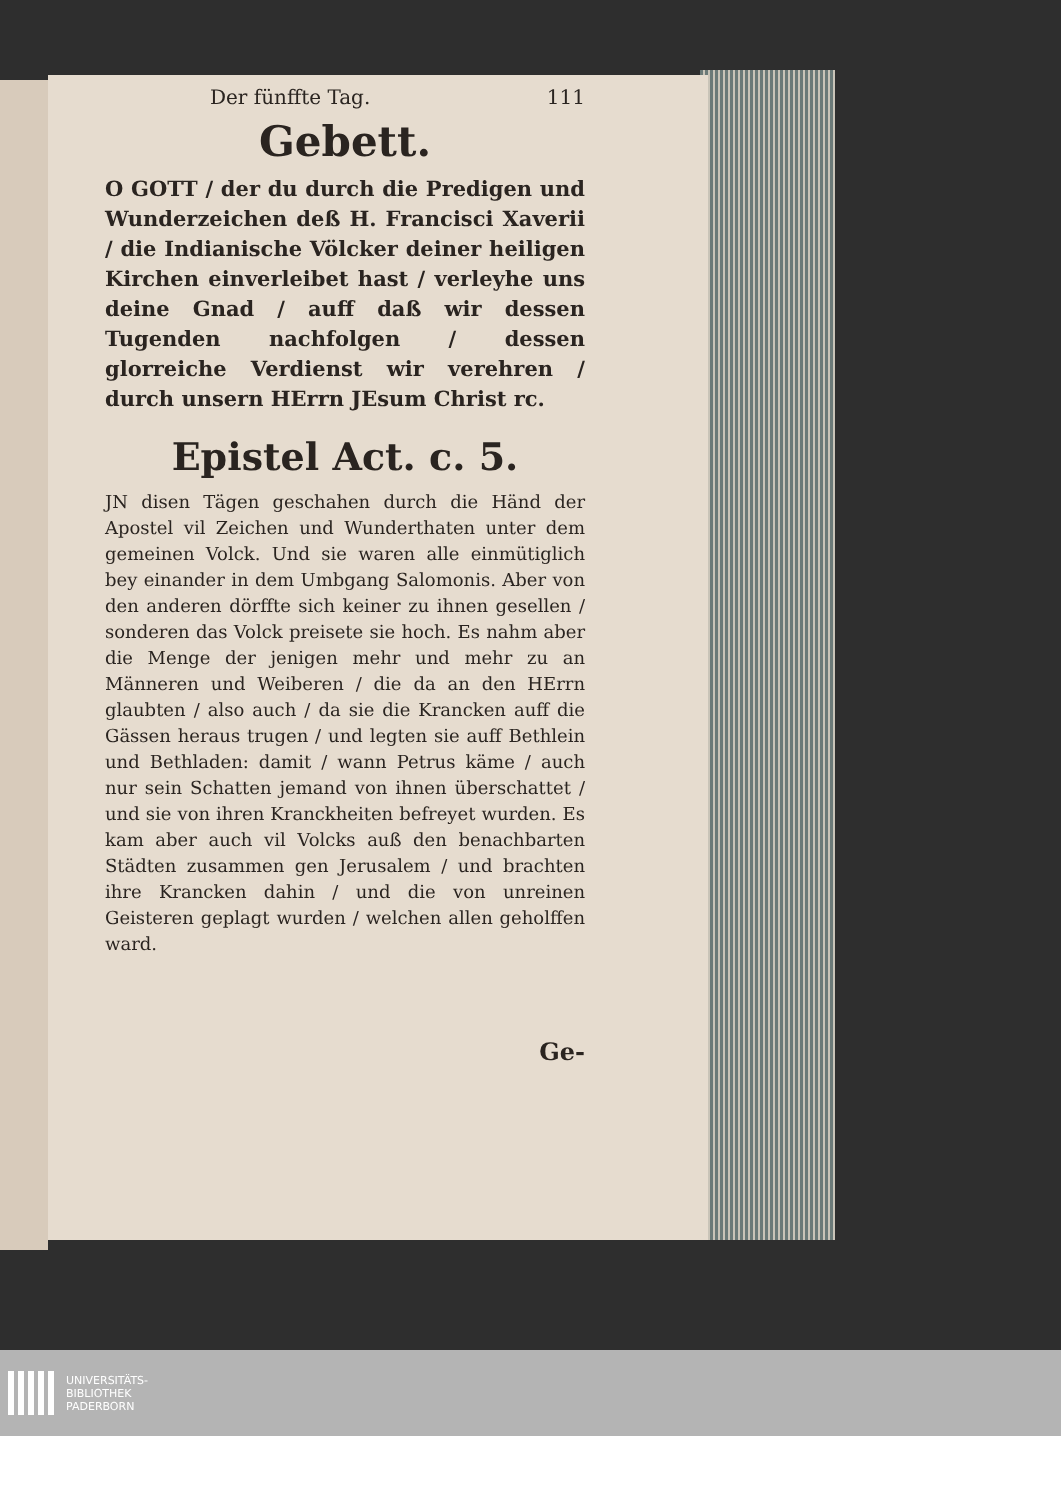Der fünffte Tag. 111
Gebett.
O GOTT / der du durch die Predigen und Wunderzeichen deß H. Francisci Xaverii / die Indianische Völcker deiner heiligen Kirchen einverleibet hast / verleyhe uns deine Gnad / auff daß wir dessen Tugenden nachfolgen / dessen glorreiche Verdienst wir verehren / durch unsern HErrn JEsum Christ rc.
Epistel Act. c. 5.
JN disen Tägen geschahen durch die Händ der Apostel vil Zeichen und Wunderthaten unter dem gemeinen Volck. Und sie waren alle einmütiglich bey einander in dem Umbgang Salomonis. Aber von den anderen dörffte sich keiner zu ihnen gesellen / sonderen das Volck preisete sie hoch. Es nahm aber die Menge der jenigen mehr und mehr zu an Männeren und Weiberen / die da an den HErrn glaubten / also auch / da sie die Krancken auff die Gässen heraus trugen / und legten sie auff Bethlein und Bethladen: damit / wann Petrus käme / auch nur sein Schatten jemand von ihnen überschattet / und sie von ihren Kranckheiten befreyet wurden. Es kam aber auch vil Volcks auß den benachbarten Städten zusammen gen Jerusalem / und brachten ihre Krancken dahin / und die von unreinen Geisteren geplagt wurden / welchen allen geholffen ward.
Ge-
UNIVERSITÄTS-
BIBLIOTHEK
PADERBORN